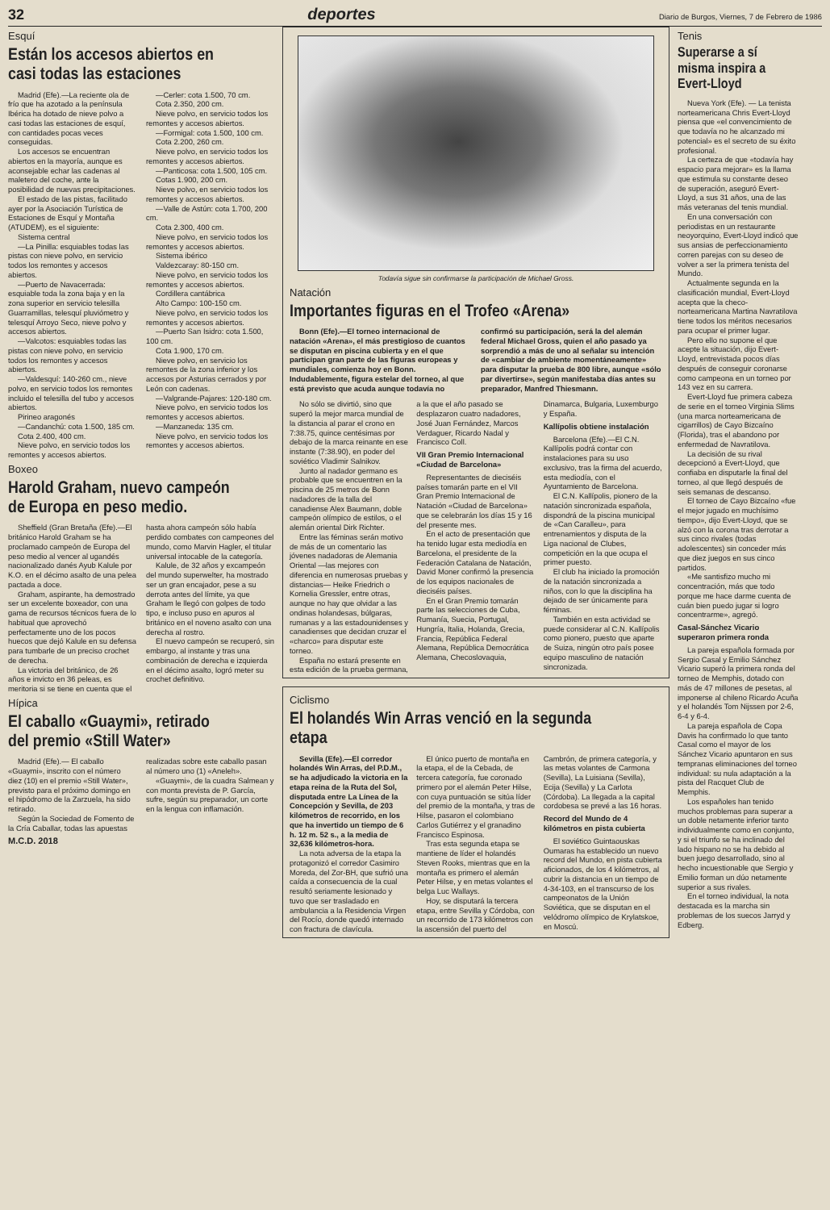32 deportes Diario de Burgos, Viernes, 7 de Febrero de 1986
Esquí
Están los accesos abiertos en casi todas las estaciones
Madrid (Efe).—La reciente ola de frío que ha azotado a la península Ibérica ha dotado de nieve polvo a casi todas las estaciones de esquí, con cantidades pocas veces conseguidas.
Los accesos se encuentran abiertos en la mayoría, aunque es aconsejable echar las cadenas al maletero del coche, ante la posibilidad de nuevas precipitaciones.
El estado de las pistas, facilitado ayer por la Asociación Turística de Estaciones de Esquí y Montaña (ATUDEM), es el siguiente:
Sistema central
—La Pinilla: esquiables todas las pistas con nieve polvo, en servicio todos los remontes y accesos abiertos.
—Puerto de Navacerrada: esquiable toda la zona baja y en la zona superior en servicio telesilla Guarramillas, telesquí pluviómetro y telesquí Arroyo Seco, nieve polvo y accesos abiertos.
—Valcotos: esquiables todas las pistas con nieve polvo, en servicio todos los remontes y accesos abiertos.
—Valdesquí: 140-260 cm., nieve polvo, en servicio todos los remontes incluido el telesilla del tubo y accesos abiertos.
Pirineo aragonés
—Candanchú: cota 1.500, 185 cm.
Cota 2.400, 400 cm.
Nieve polvo, en servicio todos los remontes y accesos abiertos.
—Cerler: cota 1.500, 70 cm.
Cota 2.350, 200 cm.
Nieve polvo, en servicio todos los remontes y accesos abiertos.
—Formigal: cota 1.500, 100 cm.
Cota 2.200, 260 cm.
Nieve polvo, en servicio todos los remontes y accesos abiertos.
—Panticosa: cota 1.500, 105 cm.
Cotas 1.900, 200 cm.
Nieve polvo, en servicio todos los remontes y accesos abiertos.
—Valle de Astún: cota 1.700, 200 cm.
Cota 2.300, 400 cm.
Nieve polvo, en servicio todos los remontes y accesos abiertos.
Sistema ibérico
Valdezcaray: 80-150 cm.
Nieve polvo, en servicio todos los remontes y accesos abiertos.
Cordillera cantábrica
Alto Campo: 100-150 cm.
Nieve polvo, en servicio todos los remontes y accesos abiertos.
—Puerto San Isidro: cota 1.500, 100 cm.
Cota 1.900, 170 cm.
Nieve polvo, en servicio los remontes de la zona inferior y los accesos por Asturias cerrados y por León con cadenas.
—Valgrande-Pajares: 120-180 cm.
Nieve polvo, en servicio todos los remontes y accesos abiertos.
—Manzaneda: 135 cm.
Nieve polvo, en servicio todos los remontes y accesos abiertos.
Boxeo
Harold Graham, nuevo campeón de Europa en peso medio.
Sheffield (Gran Bretaña (Efe).—El británico Harold Graham se ha proclamado campeón de Europa del peso medio al vencer al ugandés nacionalizado danés Ayub Kalule por K.O. en el décimo asalto de una pelea pactada a doce.
Graham, aspirante, ha demostrado ser un excelente boxeador, con una gama de recursos técnicos fuera de lo habitual que aprovechó perfectamente uno de los pocos huecos que dejó Kalule en su defensa para tumbarle de un preciso crochet de derecha.
La victoria del británico, de 26 años e invicto en 36 peleas, es meritoria si se tiene en cuenta que el hasta ahora campeón sólo había perdido combates con campeones del mundo, como Marvin Hagler, el titular universal intocable de la categoría.
Kalule, de 32 años y excampeón del mundo superwelter, ha mostrado ser un gran encajador, pese a su derrota antes del límite, ya que Graham le llegó con golpes de todo tipo, e incluso puso en apuros al británico en el noveno asalto con una derecha al rostro.
El nuevo campeón se recuperó, sin embargo, al instante y tras una combinación de derecha e izquierda en el décimo asalto, logró meter su crochet definitivo.
Hípica
El caballo «Guaymi», retirado del premio «Still Water»
Madrid (Efe).— El caballo «Guaymi», inscrito con el número diez (10) en el premio «Still Water», previsto para el próximo domingo en el hipódromo de la Zarzuela, ha sido retirado.
Según la Sociedad de Fomento de la Cría Caballar, todas las apuestas realizadas sobre este caballo pasan al número uno (1) «Aneleh».
«Guaymi», de la cuadra Salmean y con monta prevista de P. García, sufre, según su preparador, un corte en la lengua con inflamación.
M.C.D. 2018
Todavía sigue sin confirmarse la participación de Michael Gross.
Natación
Importantes figuras en el Trofeo «Arena»
Bonn (Efe).—El torneo internacional de natación «Arena», el más prestigioso de cuantos se disputan en piscina cubierta y en el que participan gran parte de las figuras europeas y mundiales, comienza hoy en Bonn. Indudablemente, figura estelar del torneo, al que está previsto que acuda aunque todavía no confirmó su participación, será la del alemán federal Michael Gross, quien el año pasado ya sorprendió a más de uno al señalar su intención de «cambiar de ambiente momentáneamente» para disputar la prueba de 800 libre, aunque «sólo par divertirse», según manifestaba días antes su preparador, Manfred Thiesmann.
No sólo se divirtió, sino que superó la mejor marca mundial de la distancia al parar el crono en 7:38.75, quince centésimas por debajo de la marca reinante en ese instante (7:38.90), en poder del soviético Vladimir Salnikov.
Junto al nadador germano es probable que se encuentren en la piscina de 25 metros de Bonn nadadores de la talla del canadiense Alex Baumann, doble campeón olímpico de estilos, o el alemán oriental Dirk Richter.
Entre las féminas serán motivo de más de un comentario las jóvenes nadadoras de Alemania Oriental —las mejores con diferencia en numerosas pruebas y distancias— Heike Friedrich o Kornelia Gressler, entre otras, aunque no hay que olvidar a las ondinas holandesas, búlgaras, rumanas y a las estadounidenses y canadienses que decidan cruzar el «charco» para disputar este torneo.
España no estará presente en esta edición de la prueba germana, a la que el año pasado se desplazaron cuatro nadadores, José Juan Fernández, Marcos Verdaguer, Ricardo Nadal y Francisco Coll.
VII Gran Premio Internacional «Ciudad de Barcelona»
Representantes de dieciséis países tomarán parte en el VII Gran Premio Internacional de Natación «Ciudad de Barcelona» que se celebrarán los días 15 y 16 del presente mes.
En el acto de presentación que ha tenido lugar esta mediodía en Barcelona, el presidente de la Federación Catalana de Natación, David Moner confirmó la presencia de los equipos nacionales de dieciséis países.
En el Gran Premio tomarán parte las selecciones de Cuba, Rumanía, Suecia, Portugal, Hungría, Italia, Holanda, Grecia, Francia, República Federal Alemana, República Democrática Alemana, Checoslovaquia, Dinamarca, Bulgaria, Luxemburgo y España.
Kallípolis obtiene instalación
Barcelona (Efe).—El C.N. Kallípolis podrá contar con instalaciones para su uso exclusivo, tras la firma del acuerdo, esta mediodía, con el Ayuntamiento de Barcelona.
El C.N. Kallípolis, pionero de la natación sincronizada española, dispondrá de la piscina municipal de «Can Caralleu», para entrenamientos y disputa de la Liga nacional de Clubes, competición en la que ocupa el primer puesto.
El club ha iniciado la promoción de la natación sincronizada a niños, con lo que la disciplina ha dejado de ser únicamente para féminas.
También en esta actividad se puede considerar al C.N. Kallípolis como pionero, puesto que aparte de Suiza, ningún otro país posee equipo masculino de natación sincronizada.
Ciclismo
El holandés Win Arras venció en la segunda etapa
Sevilla (Efe).—El corredor holandés Win Arras, del P.D.M., se ha adjudicado la victoria en la etapa reina de la Ruta del Sol, disputada entre La Línea de la Concepción y Sevilla, de 203 kilómetros de recorrido, en los que ha invertido un tiempo de 6 h. 12 m. 52 s., a la media de 32,636 kilómetros-hora.
La nota adversa de la etapa la protagonizó el corredor Casimiro Moreda, del Zor-BH, que sufrió una caída a consecuencia de la cual resultó seriamente lesionado y tuvo que ser trasladado en ambulancia a la Residencia Virgen del Rocío, donde quedó internado con fractura de clavícula.
El único puerto de montaña en la etapa, el de la Cebada, de tercera categoría, fue coronado primero por el alemán Peter Hilse, con cuya puntuación se sitúa líder del premio de la montaña, y tras de Hilse, pasaron el colombiano Carlos Gutiérrez y el granadino Francisco Espinosa.
Tras esta segunda etapa se mantiene de líder el holandés Steven Rooks, mientras que en la montaña es primero el alemán Peter Hilse, y en metas volantes el belga Luc Wallays.
Hoy, se disputará la tercera etapa, entre Sevilla y Córdoba, con un recorrido de 173 kilómetros con la ascensión del puerto del Cambrón, de primera categoría, y las metas volantes de Carmona (Sevilla), La Luisiana (Sevilla), Ecija (Sevilla) y La Carlota (Córdoba). La llegada a la capital cordobesa se prevé a las 16 horas.
Record del Mundo de 4 kilómetros en pista cubierta
El soviético Guintaouskas Oumaras ha establecido un nuevo record del Mundo, en pista cubierta aficionados, de los 4 kilómetros, al cubrir la distancia en un tiempo de 4-34-103, en el transcurso de los campeonatos de la Unión Soviética, que se disputan en el velódromo olímpico de Krylatskoe, en Moscú.
Tenis
Superarse a sí misma inspira a Evert-Lloyd
Nueva York (Efe). — La tenista norteamericana Chris Evert-Lloyd piensa que «el convencimiento de que todavía no he alcanzado mi potencial» es el secreto de su éxito profesional.
La certeza de que «todavía hay espacio para mejorar» es la llama que estimula su constante deseo de superación, aseguró Evert-Lloyd, a sus 31 años, una de las más veteranas del tenis mundial.
En una conversación con periodistas en un restaurante neoyorquino, Evert-Lloyd indicó que sus ansias de perfeccionamiento corren parejas con su deseo de volver a ser la primera tenista del Mundo.
Actualmente segunda en la clasificación mundial, Evert-Lloyd acepta que la checo-norteamericana Martina Navratilova tiene todos los méritos necesarios para ocupar el primer lugar.
Pero ello no supone el que acepte la situación, dijo Evert-Lloyd, entrevistada pocos días después de conseguir coronarse como campeona en un torneo por 143 vez en su carrera.
Evert-Lloyd fue primera cabeza de serie en el torneo Virginia Slims (una marca norteamericana de cigarrillos) de Cayo Bizcaíno (Florida), tras el abandono por enfermedad de Navratilova.
La decisión de su rival decepcionó a Evert-Lloyd, que confiaba en disputarle la final del torneo, al que llegó después de seis semanas de descanso.
El torneo de Cayo Bizcaíno «fue el mejor jugado en muchísimo tiempo», dijo Evert-Lloyd, que se alzó con la corona tras derrotar a sus cinco rivales (todas adolescentes) sin conceder más que diez juegos en sus cinco partidos.
«Me santisfizo mucho mi concentración, más que todo porque me hace darme cuenta de cuán bien puedo jugar si logro concentrarme», agregó.
Casal-Sánchez Vicario superaron primera ronda
La pareja española formada por Sergio Casal y Emilio Sánchez Vicario superó la primera ronda del torneo de Memphis, dotado con más de 47 millones de pesetas, al imponerse al chileno Ricardo Acuña y el holandés Tom Nijssen por 2-6, 6-4 y 6-4.
La pareja española de Copa Davis ha confirmado lo que tanto Casal como el mayor de los Sánchez Vicario apuntaron en sus tempranas eliminaciones del torneo individual: su nula adaptación a la pista del Racquet Club de Memphis.
Los españoles han tenido muchos problemas para superar a un doble netamente inferior tanto individualmente como en conjunto, y si el triunfo se ha inclinado del lado hispano no se ha debido al buen juego desarrollado, sino al hecho incuestionable que Sergio y Emilio forman un dúo netamente superior a sus rivales.
En el torneo individual, la nota destacada es la marcha sin problemas de los suecos Jarryd y Edberg.